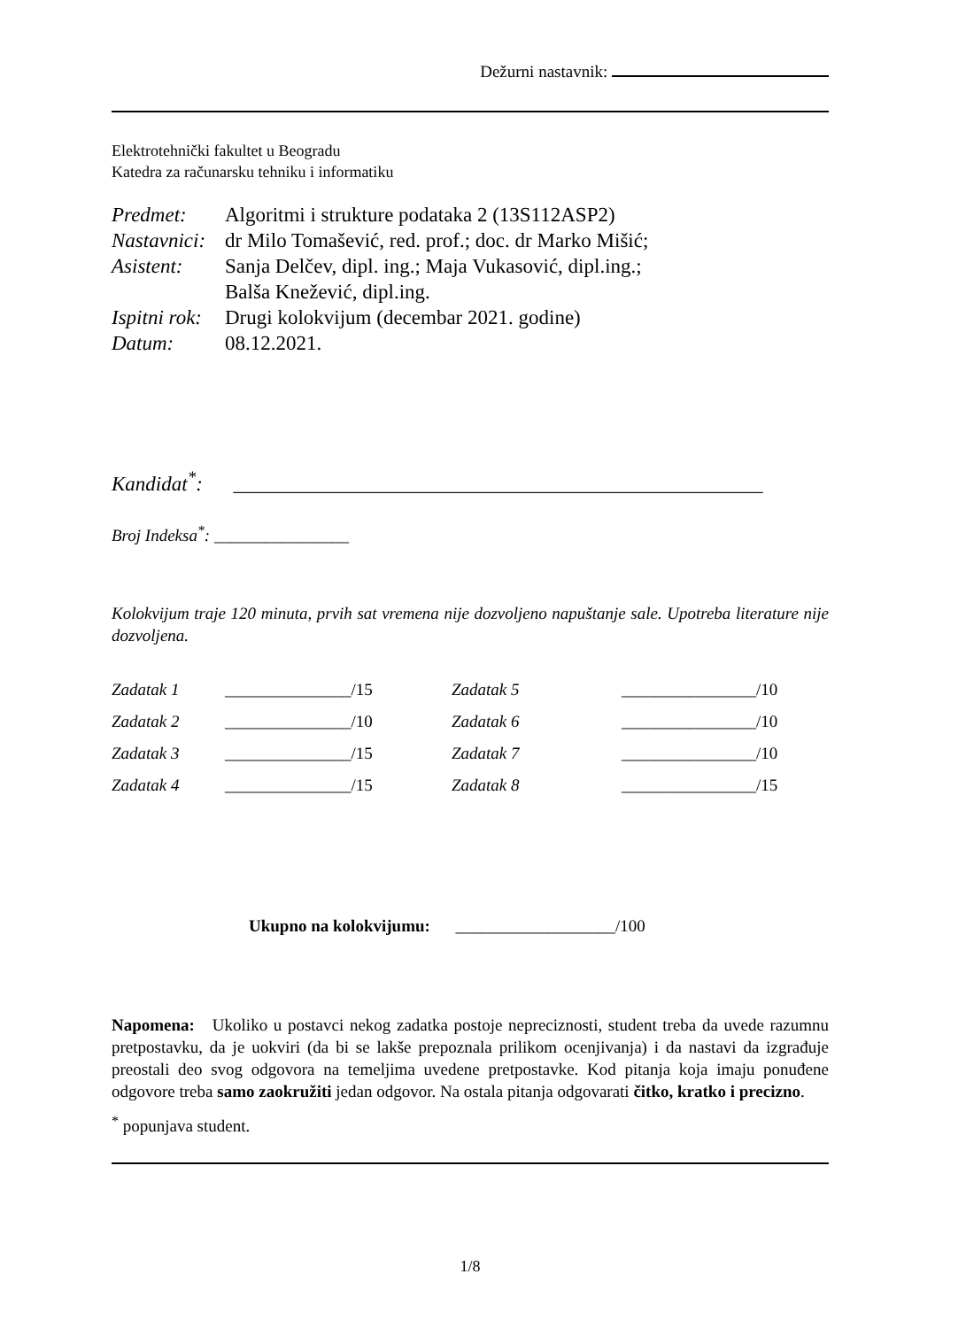Dežurni nastavnik:
Elektrotehnički fakultet u Beogradu
Katedra za računarsku tehniku i informatiku
| Predmet: | Algoritmi i strukture podataka 2 (13S112ASP2) |
| Nastavnici: | dr Milo Tomašević, red. prof.; doc. dr Marko Mišić; |
| Asistent: | Sanja Delčev, dipl. ing.; Maja Vukasović, dipl.ing.; Balša Knežević, dipl.ing. |
| Ispitni rok: | Drugi kolokvijum (decembar 2021. godine) |
| Datum: | 08.12.2021. |
Kandidat<sup>*</sup>: ____________________________________________________
Broj Indeksa<sup>*</sup>: ________________
Kolokvijum traje 120 minuta, prvih sat vremena nije dozvoljeno napuštanje sale. Upotreba literature nije dozvoljena.
| Zadatak 1 | _______________/15 | Zadatak 5 | ________________/10 |
| Zadatak 2 | _______________/10 | Zadatak 6 | ________________/10 |
| Zadatak 3 | _______________/15 | Zadatak 7 | ________________/10 |
| Zadatak 4 | _______________/15 | Zadatak 8 | ________________/15 |
Ukupno na kolokvijumu: ___________________/100
Napomena: Ukoliko u postavci nekog zadatka postoje nepreciznosti, student treba da uvede razumnu pretpostavku, da je uokviri (da bi se lakše prepoznala prilikom ocenjivanja) i da nastavi da izgrađuje preostali deo svog odgovora na temeljima uvedene pretpostavke. Kod pitanja koja imaju ponuđene odgovore treba samo zaokružiti jedan odgovor. Na ostala pitanja odgovarati čitko, kratko i precizno.
<sup>*</sup> popunjava student.
1/8